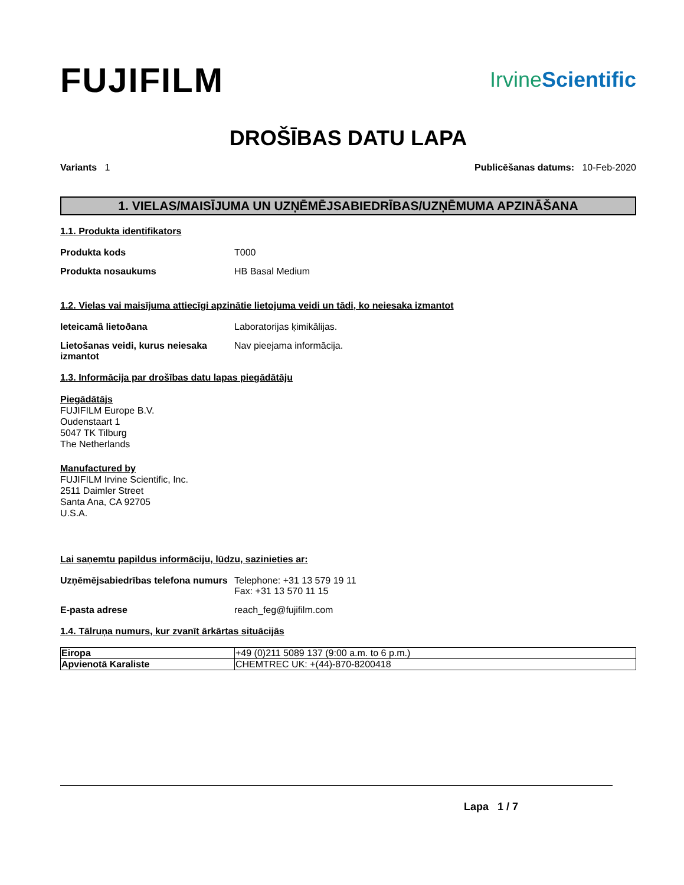FUJIFILM
IrvineScientific
DROŠĪBAS DATU LAPA
Variants 1 Publicēšanas datums: 10-Feb-2020
1. VIELAS/MAISĪJUMA UN UZŅĒMĒJSABIEDRĪBAS/UZŅĒMUMA APZINĀŠANA
1.1. Produkta identifikators
Produkta kods T000
Produkta nosaukums HB Basal Medium
1.2. Vielas vai maisījuma attiecīgi apzinātie lietojuma veidi un tādi, ko neiesaka izmantot
Ieteicamâ lietoðana Laboratorijas ķimikālijas.
Lietošanas veidi, kurus neiesaka izmantot
Nav pieejama informācija.
1.3. Informācija par drošības datu lapas piegādātāju
Piegādātājs
FUJIFILM Europe B.V.
Oudenstaart 1
5047 TK Tilburg
The Netherlands
Manufactured by
FUJIFILM Irvine Scientific, Inc.
2511 Daimler Street
Santa Ana, CA 92705
U.S.A.
Lai saņemtu papildus informāciju, lūdzu, sazinieties ar:
Uzņēmējsabiedrības telefona numurs
Telephone: +31 13 579 19 11
Fax: +31 13 570 11 15
E-pasta adrese reach_feg@fujifilm.com
1.4. Tālruņa numurs, kur zvanīt ārkārtas situācijās
| Eiropa | +49 (0)211 5089 137 (9:00 a.m. to 6 p.m.) |
| Apvienotā Karaliste | CHEMTREC UK: +(44)-870-8200418 |
Lapa 1 / 7